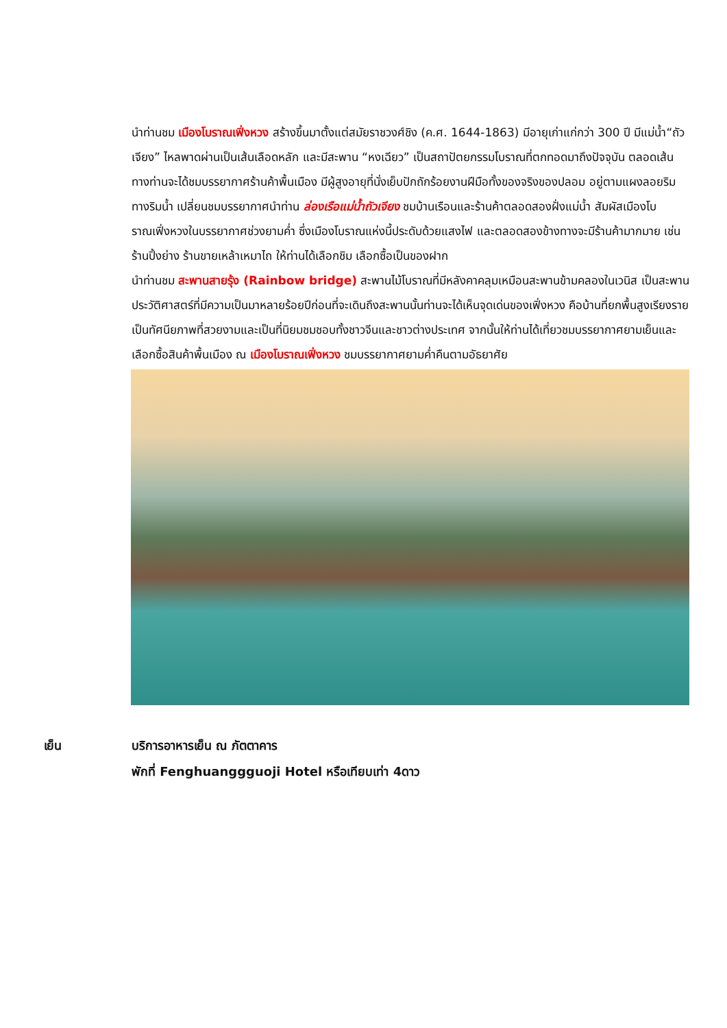นำท่านชม เมืองโบราณเฟิ่งหวง สร้างขึ้นมาตั้งแต่สมัยราชวงศ์ชิง (ค.ศ. 1644-1863) มีอายุเก่าแก่กว่า 300 ปี มีแม่น้ำ“ถัวเจียง” ไหลพาดผ่านเป็นเส้นเลือดหลัก และมีสะพาน “หงเฉียว” เป็นสถาปัตยกรรมโบราณที่ตกทอดมาถึงปัจจุบัน ตลอดเส้นทางท่านจะได้ชมบรรยากาศร้านค้าพื้นเมือง มีผู้สูงอายุที่นั่งเย็บปักถักร้อยงานฝีมือทั้งของจริงของปลอม อยู่ตามแผงลอยริมทางริมน้ำ เปลี่ยนชมบรรยากาศนำท่าน ล่องเรือแม่น้ำถัวเจียง ชมบ้านเรือนและร้านค้าตลอดสองฝั่งแม่น้ำ สัมผัสเมืองโบราณเฟิ่งหวงในบรรยากาศช่วงยามค่ำ ซึ่งเมืองโบราณแห่งนี้ประดับด้วยแสงไฟ และตลอดสองข้างทางจะมีร้านค้ามากมาย เช่น ร้านปิ้งย่าง ร้านขายเหล้าเหมาไถ ให้ท่านได้เลือกชิม เลือกซื้อเป็นของฝาก
นำท่านชม สะพานสายรุ้ง (Rainbow bridge) สะพานไม้โบราณที่มีหลังคาคลุมเหมือนสะพานข้ามคลองในเวนิส เป็นสะพานประวัติศาสตร์ที่มีความเป็นมาหลายร้อยปีก่อนที่จะเดินถึงสะพานนั้นท่านจะได้เห็นจุดเด่นของเฟิ่งหวง คือบ้านที่ยกพื้นสูงเรียงรายเป็นทัศนียภาพที่สวยงามและเป็นที่นิยมชมชอบทั้งชาวจีนและชาวต่างประเทศ จากนั้นให้ท่านได้เที่ยวชมบรรยากาศยามเย็นและเลือกซื้อสินค้าพื้นเมือง ณ เมืองโบราณเฟิ่งหวง ชมบรรยากาศยามค่ำคืนตามอัธยาศัย
เย็น บริการอาหารเย็น ณ ภัตตาคาร
พักที่ Fenghuanggguoji Hotel หรือเทียบเท่า 4ดาว